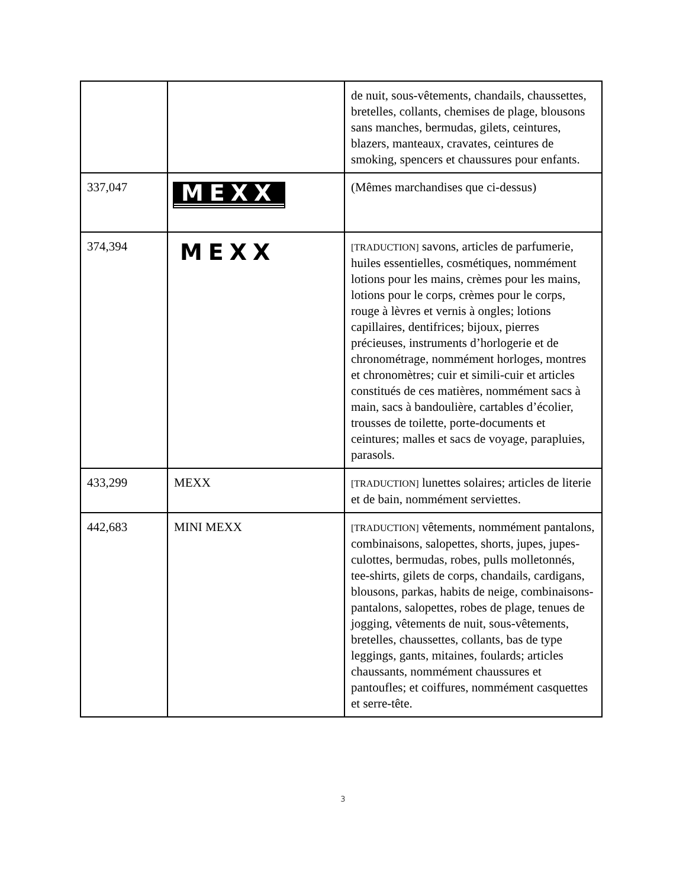| | | de nuit, sous-vêtements, chandails, chaussettes, bretelles, collants, chemises de plage, blousons sans manches, bermudas, gilets, ceintures, blazers, manteaux, cravates, ceintures de smoking, spencers et chaussures pour enfants. |
| 337,047 | MEXX | (Mêmes marchandises que ci-dessus) |
| 374,394 | MEXX | [TRADUCTION] savons, articles de parfumerie, huiles essentielles, cosmétiques, nommément lotions pour les mains, crèmes pour les mains, lotions pour le corps, crèmes pour le corps, rouge à lèvres et vernis à ongles; lotions capillaires, dentifrices; bijoux, pierres précieuses, instruments d’horlogerie et de chronométrage, nommément horloges, montres et chronomètres; cuir et simili-cuir et articles constitués de ces matières, nommément sacs à main, sacs à bandoulière, cartables d’écolier, trousses de toilette, porte-documents et ceintures; malles et sacs de voyage, parapluies, parasols. |
| 433,299 | MEXX | [TRADUCTION] lunettes solaires; articles de literie et de bain, nommément serviettes. |
| 442,683 | MINI MEXX | [TRADUCTION] vêtements, nommément pantalons, combinaisons, salopettes, shorts, jupes, jupes-culottes, bermudas, robes, pulls molletonnés, tee-shirts, gilets de corps, chandails, cardigans, blousons, parkas, habits de neige, combinaisons-pantalons, salopettes, robes de plage, tenues de jogging, vêtements de nuit, sous-vêtements, bretelles, chaussettes, collants, bas de type leggings, gants, mitaines, foulards; articles chaussants, nommément chaussures et pantoufles; et coiffures, nommément casquettes et serre-tête. |
3